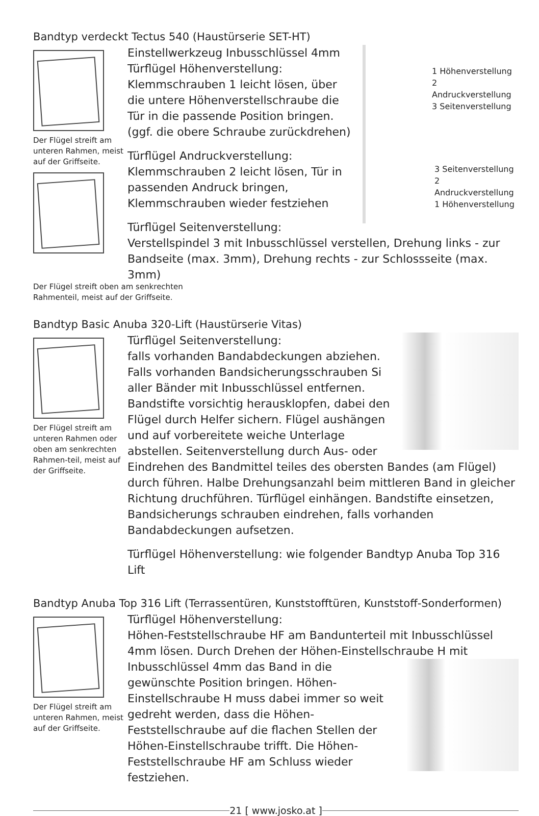Bandtyp verdeckt Tectus 540 (Haustürserie SET-HT)
Der Flügel streift am unteren Rahmen, meist auf der Griffseite.
1 Höhenverstellung
2 Andruckverstellung
3 Seitenverstellung
3 Seitenverstellung
2 Andruckverstellung
1 Höhenverstellung
Einstellwerkzeug Inbusschlüssel 4mm
Türflügel Höhenverstellung:
Klemmschrauben 1 leicht lösen, über die untere Höhenverstellschraube die Tür in die passende Position bringen.
(ggf. die obere Schraube zurückdrehen)
Türflügel Andruckverstellung:
Klemmschrauben 2 leicht lösen, Tür in passenden Andruck bringen,
Klemmschrauben wieder festziehen
Türflügel Seitenverstellung:
Verstellspindel 3 mit Inbusschlüssel verstellen, Drehung links - zur Bandseite (max. 3mm), Drehung rechts - zur Schlossseite (max. 3mm)
Der Flügel streift oben am senkrechten
Rahmenteil, meist auf der Griffseite.
Bandtyp Basic Anuba 320-Lift (Haustürserie Vitas)
Der Flügel streift am unteren Rahmen oder oben am senkrechten Rahmen-teil, meist auf der Griffseite.
Türflügel Seitenverstellung:
falls vorhanden Bandabdeckungen abziehen. Falls vorhanden Bandsicherungsschrauben Si aller Bänder mit Inbusschlüssel entfernen. Bandstifte vorsichtig herausklopfen, dabei den Flügel durch Helfer sichern. Flügel aushängen und auf vorbereitete weiche Unterlage abstellen. Seitenverstellung durch Aus- oder Eindrehen des Bandmittel teiles des obersten Bandes (am Flügel) durch führen. Halbe Drehungsanzahl beim mittleren Band in gleicher Richtung druchführen. Türflügel einhängen. Bandstifte einsetzen, Bandsicherungs schrauben eindrehen, falls vorhanden Bandabdeckungen aufsetzen.
Türflügel Höhenverstellung: wie folgender Bandtyp Anuba Top 316 Lift
Bandtyp Anuba Top 316 Lift (Terrassentüren, Kunststofftüren, Kunststoff-Sonderformen)
Der Flügel streift am unteren Rahmen, meist auf der Griffseite.
Türflügel Höhenverstellung:
Höhen-Feststellschraube HF am Bandunterteil mit Inbusschlüssel 4mm lösen. Durch Drehen der Höhen-Einstellschraube H mit Inbusschlüssel 4mm das Band in die gewünschte Position bringen. Höhen-Einstellschraube H muss dabei immer so weit gedreht werden, dass die Höhen-Feststellschraube auf die flachen Stellen der Höhen-Einstellschraube trifft. Die Höhen-Feststellschraube HF am Schluss wieder festziehen.
21 [ www.josko.at ]